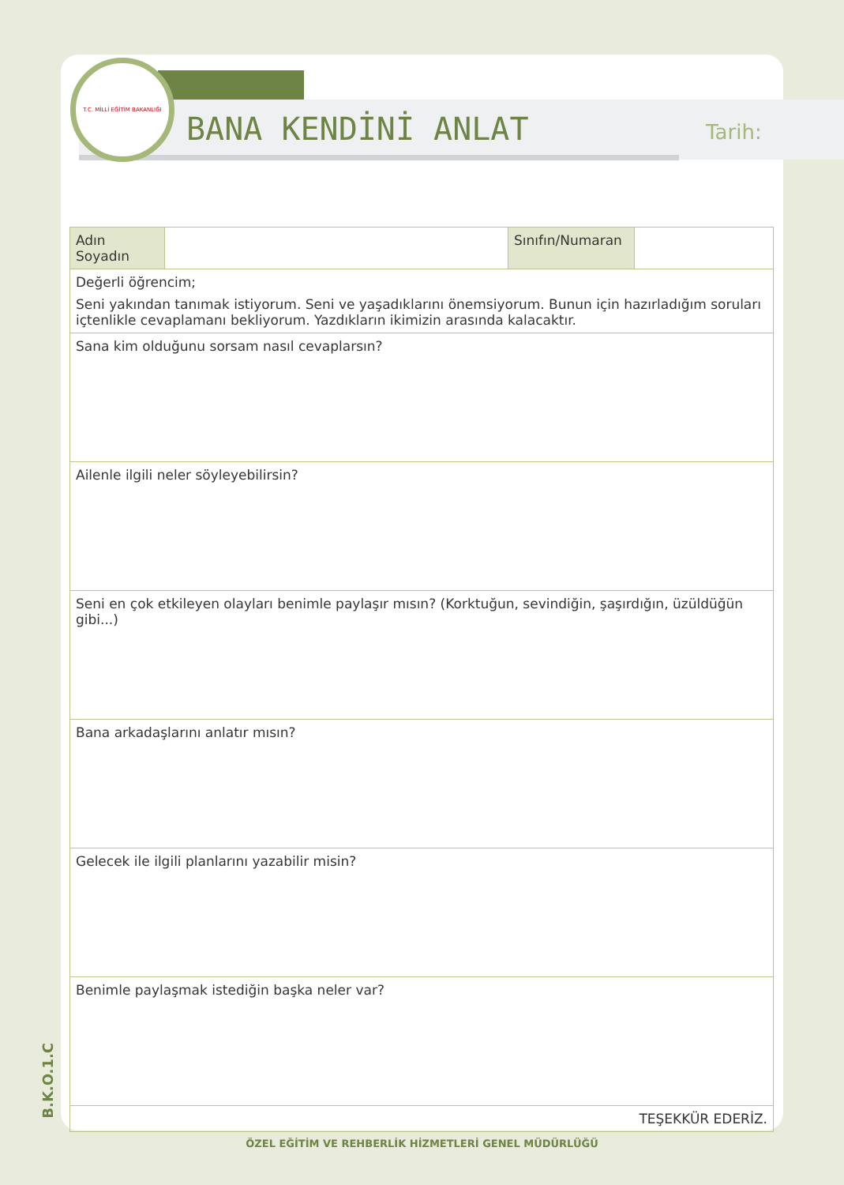T.C. MİLLİ EĞİTİM BAKANLIĞI
BANA KENDİNİ ANLAT Tarih:
| Adın Soyadın | | Sınıfın/Numaran | |
| Değerli öğrencim; Seni yakından tanımak istiyorum. Seni ve yaşadıklarını önemsiyorum. Bunun için hazırladığım soruları içtenlikle cevaplamanı bekliyorum. Yazdıkların ikimizin arasında kalacaktır. | | | |
| Sana kim olduğunu sorsam nasıl cevaplarsın? | | | |
| Ailenle ilgili neler söyleyebilirsin? | | | |
| Seni en çok etkileyen olayları benimle paylaşır mısın? (Korktuğun, sevindiğin, şaşırdığın, üzüldüğün gibi...) | | | |
| Bana arkadaşlarını anlatır mısın? | | | |
| Gelecek ile ilgili planlarını yazabilir misin? | | | |
| Benimle paylaşmak istediğin başka neler var? | | | |
| TEŞEKKÜR EDERİZ. | | | |
B.K.O.1.C
ÖZEL EĞİTİM VE REHBERLİK HİZMETLERİ GENEL MÜDÜRLÜĞÜ